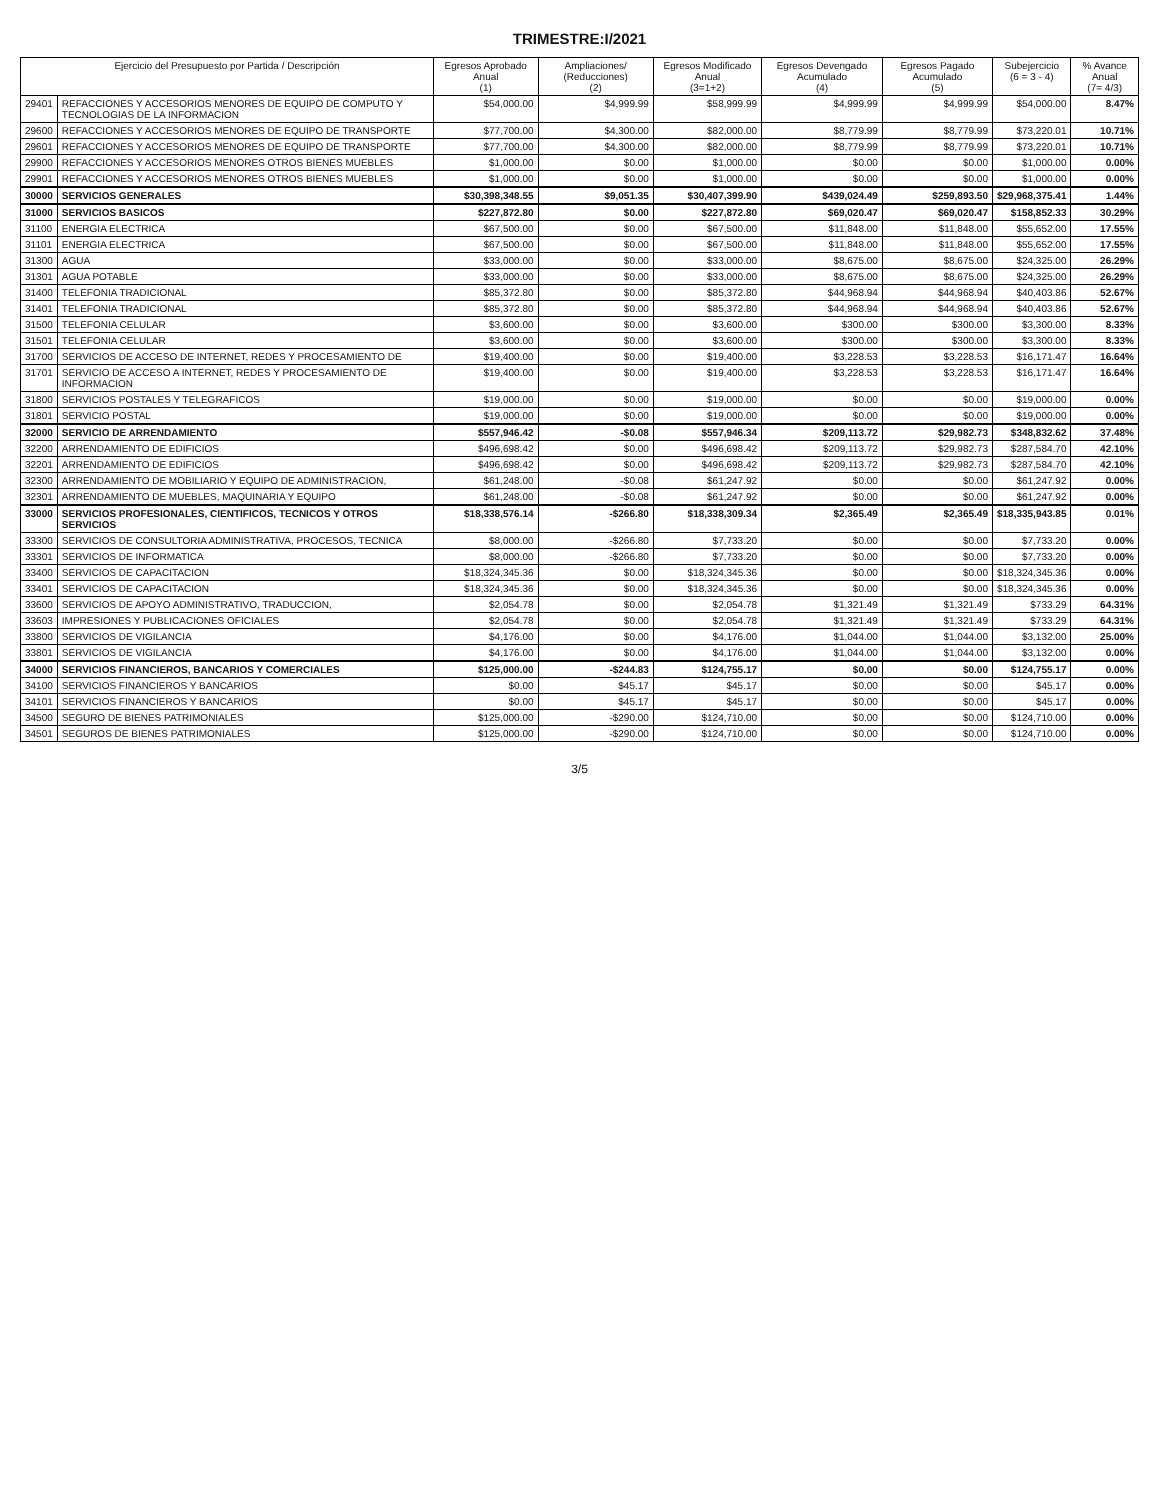TRIMESTRE:I/2021
| Ejercicio del Presupuesto por Partida / Descripción | | Egresos Aprobado Anual (1) | Ampliaciones/ (Reducciones) (2) | Egresos Modificado Anual (3=1+2) | Egresos Devengado Acumulado (4) | Egresos Pagado Acumulado (5) | Subejercicio (6 = 3 - 4) | % Avance Anual (7= 4/3) |
| --- | --- | --- | --- | --- | --- | --- | --- | --- |
| 29401 | REFACCIONES Y ACCESORIOS MENORES DE EQUIPO DE COMPUTO Y TECNOLOGIAS DE LA INFORMACION | $54,000.00 | $4,999.99 | $58,999.99 | $4,999.99 | $4,999.99 | $54,000.00 | 8.47% |
| 29600 | REFACCIONES Y ACCESORIOS MENORES DE EQUIPO DE TRANSPORTE | $77,700.00 | $4,300.00 | $82,000.00 | $8,779.99 | $8,779.99 | $73,220.01 | 10.71% |
| 29601 | REFACCIONES Y ACCESORIOS MENORES DE EQUIPO DE TRANSPORTE | $77,700.00 | $4,300.00 | $82,000.00 | $8,779.99 | $8,779.99 | $73,220.01 | 10.71% |
| 29900 | REFACCIONES Y ACCESORIOS MENORES OTROS BIENES MUEBLES | $1,000.00 | $0.00 | $1,000.00 | $0.00 | $0.00 | $1,000.00 | 0.00% |
| 29901 | REFACCIONES Y ACCESORIOS MENORES OTROS BIENES MUEBLES | $1,000.00 | $0.00 | $1,000.00 | $0.00 | $0.00 | $1,000.00 | 0.00% |
| 30000 | SERVICIOS GENERALES | $30,398,348.55 | $9,051.35 | $30,407,399.90 | $439,024.49 | $259,893.50 | $29,968,375.41 | 1.44% |
| 31000 | SERVICIOS BASICOS | $227,872.80 | $0.00 | $227,872.80 | $69,020.47 | $69,020.47 | $158,852.33 | 30.29% |
| 31100 | ENERGIA ELECTRICA | $67,500.00 | $0.00 | $67,500.00 | $11,848.00 | $11,848.00 | $55,652.00 | 17.55% |
| 31101 | ENERGIA ELECTRICA | $67,500.00 | $0.00 | $67,500.00 | $11,848.00 | $11,848.00 | $55,652.00 | 17.55% |
| 31300 | AGUA | $33,000.00 | $0.00 | $33,000.00 | $8,675.00 | $8,675.00 | $24,325.00 | 26.29% |
| 31301 | AGUA POTABLE | $33,000.00 | $0.00 | $33,000.00 | $8,675.00 | $8,675.00 | $24,325.00 | 26.29% |
| 31400 | TELEFONIA TRADICIONAL | $85,372.80 | $0.00 | $85,372.80 | $44,968.94 | $44,968.94 | $40,403.86 | 52.67% |
| 31401 | TELEFONIA TRADICIONAL | $85,372.80 | $0.00 | $85,372.80 | $44,968.94 | $44,968.94 | $40,403.86 | 52.67% |
| 31500 | TELEFONIA CELULAR | $3,600.00 | $0.00 | $3,600.00 | $300.00 | $300.00 | $3,300.00 | 8.33% |
| 31501 | TELEFONIA CELULAR | $3,600.00 | $0.00 | $3,600.00 | $300.00 | $300.00 | $3,300.00 | 8.33% |
| 31700 | SERVICIOS DE ACCESO DE INTERNET, REDES Y PROCESAMIENTO DE | $19,400.00 | $0.00 | $19,400.00 | $3,228.53 | $3,228.53 | $16,171.47 | 16.64% |
| 31701 | SERVICIO DE ACCESO A INTERNET, REDES Y PROCESAMIENTO DE INFORMACION | $19,400.00 | $0.00 | $19,400.00 | $3,228.53 | $3,228.53 | $16,171.47 | 16.64% |
| 31800 | SERVICIOS POSTALES Y TELEGRAFICOS | $19,000.00 | $0.00 | $19,000.00 | $0.00 | $0.00 | $19,000.00 | 0.00% |
| 31801 | SERVICIO POSTAL | $19,000.00 | $0.00 | $19,000.00 | $0.00 | $0.00 | $19,000.00 | 0.00% |
| 32000 | SERVICIO DE ARRENDAMIENTO | $557,946.42 | -$0.08 | $557,946.34 | $209,113.72 | $29,982.73 | $348,832.62 | 37.48% |
| 32200 | ARRENDAMIENTO DE EDIFICIOS | $496,698.42 | $0.00 | $496,698.42 | $209,113.72 | $29,982.73 | $287,584.70 | 42.10% |
| 32201 | ARRENDAMIENTO DE EDIFICIOS | $496,698.42 | $0.00 | $496,698.42 | $209,113.72 | $29,982.73 | $287,584.70 | 42.10% |
| 32300 | ARRENDAMIENTO DE MOBILIARIO Y EQUIPO DE ADMINISTRACION, | $61,248.00 | -$0.08 | $61,247.92 | $0.00 | $0.00 | $61,247.92 | 0.00% |
| 32301 | ARRENDAMIENTO DE MUEBLES, MAQUINARIA Y EQUIPO | $61,248.00 | -$0.08 | $61,247.92 | $0.00 | $0.00 | $61,247.92 | 0.00% |
| 33000 | SERVICIOS PROFESIONALES, CIENTIFICOS, TECNICOS Y OTROS SERVICIOS | $18,338,576.14 | -$266.80 | $18,338,309.34 | $2,365.49 | $2,365.49 | $18,335,943.85 | 0.01% |
| 33300 | SERVICIOS DE CONSULTORIA ADMINISTRATIVA, PROCESOS, TECNICA | $8,000.00 | -$266.80 | $7,733.20 | $0.00 | $0.00 | $7,733.20 | 0.00% |
| 33301 | SERVICIOS DE INFORMATICA | $8,000.00 | -$266.80 | $7,733.20 | $0.00 | $0.00 | $7,733.20 | 0.00% |
| 33400 | SERVICIOS DE CAPACITACION | $18,324,345.36 | $0.00 | $18,324,345.36 | $0.00 | $0.00 | $18,324,345.36 | 0.00% |
| 33401 | SERVICIOS DE CAPACITACION | $18,324,345.36 | $0.00 | $18,324,345.36 | $0.00 | $0.00 | $18,324,345.36 | 0.00% |
| 33600 | SERVICIOS DE APOYO ADMINISTRATIVO, TRADUCCION, | $2,054.78 | $0.00 | $2,054.78 | $1,321.49 | $1,321.49 | $733.29 | 64.31% |
| 33603 | IMPRESIONES Y PUBLICACIONES OFICIALES | $2,054.78 | $0.00 | $2,054.78 | $1,321.49 | $1,321.49 | $733.29 | 64.31% |
| 33800 | SERVICIOS DE VIGILANCIA | $4,176.00 | $0.00 | $4,176.00 | $1,044.00 | $1,044.00 | $3,132.00 | 25.00% |
| 33801 | SERVICIOS DE VIGILANCIA | $4,176.00 | $0.00 | $4,176.00 | $1,044.00 | $1,044.00 | $3,132.00 | 0.00% |
| 34000 | SERVICIOS FINANCIEROS, BANCARIOS Y COMERCIALES | $125,000.00 | -$244.83 | $124,755.17 | $0.00 | $0.00 | $124,755.17 | 0.00% |
| 34100 | SERVICIOS FINANCIEROS Y BANCARIOS | $0.00 | $45.17 | $45.17 | $0.00 | $0.00 | $45.17 | 0.00% |
| 34101 | SERVICIOS FINANCIEROS Y BANCARIOS | $0.00 | $45.17 | $45.17 | $0.00 | $0.00 | $45.17 | 0.00% |
| 34500 | SEGURO DE BIENES PATRIMONIALES | $125,000.00 | -$290.00 | $124,710.00 | $0.00 | $0.00 | $124,710.00 | 0.00% |
| 34501 | SEGUROS DE BIENES PATRIMONIALES | $125,000.00 | -$290.00 | $124,710.00 | $0.00 | $0.00 | $124,710.00 | 0.00% |
3/5